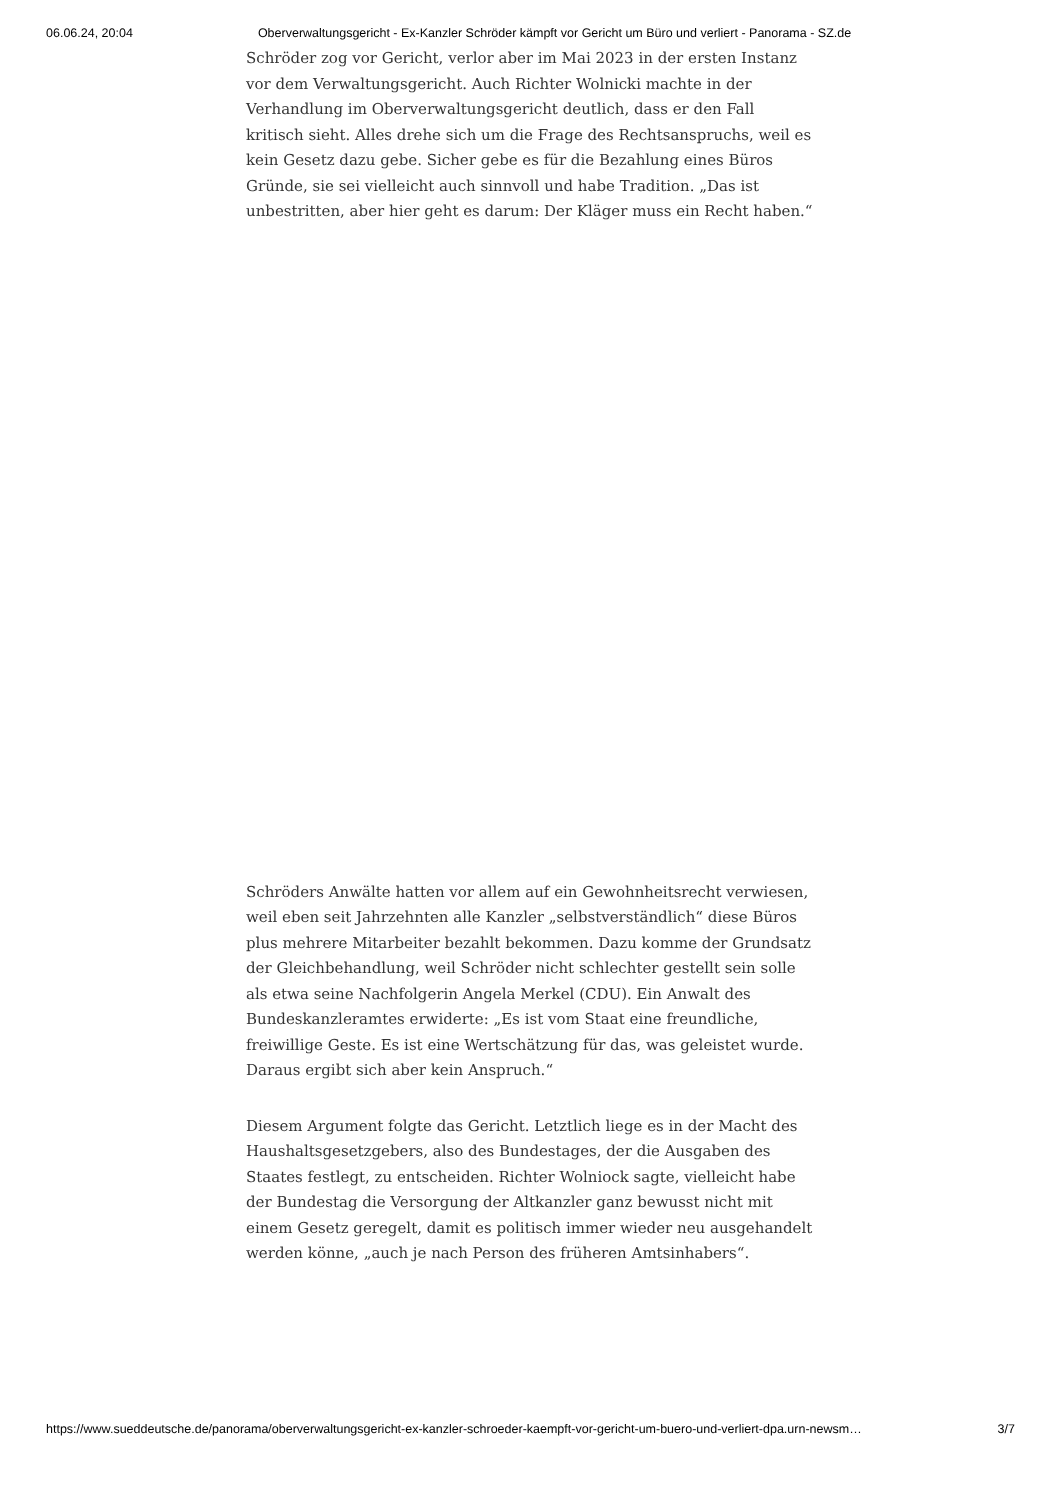06.06.24, 20:04 Oberverwaltungsgericht - Ex-Kanzler Schröder kämpft vor Gericht um Büro und verliert - Panorama - SZ.de
Schröder zog vor Gericht, verlor aber im Mai 2023 in der ersten Instanz vor dem Verwaltungsgericht. Auch Richter Wolnicki machte in der Verhandlung im Oberverwaltungsgericht deutlich, dass er den Fall kritisch sieht. Alles drehe sich um die Frage des Rechtsanspruchs, weil es kein Gesetz dazu gebe. Sicher gebe es für die Bezahlung eines Büros Gründe, sie sei vielleicht auch sinnvoll und habe Tradition. „Das ist unbestritten, aber hier geht es darum: Der Kläger muss ein Recht haben.“
Schröders Anwälte hatten vor allem auf ein Gewohnheitsrecht verwiesen, weil eben seit Jahrzehnten alle Kanzler „selbstverständlich“ diese Büros plus mehrere Mitarbeiter bezahlt bekommen. Dazu komme der Grundsatz der Gleichbehandlung, weil Schröder nicht schlechter gestellt sein solle als etwa seine Nachfolgerin Angela Merkel (CDU). Ein Anwalt des Bundeskanz­leramtes erwiderte: „Es ist vom Staat eine freundliche, freiwillige Geste. Es ist eine Wertschätzung für das, was geleistet wurde. Daraus ergibt sich aber kein Anspruch.“
Diesem Argument folgte das Gericht. Letztlich liege es in der Macht des Haushaltsgesetzgebers, also des Bundestages, der die Ausgaben des Staates festlegt, zu entscheiden. Richter Wolniock sagte, vielleicht habe der Bundes­tag die Versorgung der Altkanzler ganz bewusst nicht mit einem Gesetz ge­regelt, damit es politisch immer wieder neu ausgehandelt werden könne, „auch je nach Person des früheren Amtsinhabers“.
https://www.sueddeutsche.de/panorama/oberverwaltungsgericht-ex-kanzler-schroeder-kaempft-vor-gericht-um-buero-und-verliert-dpa.urn-newsm… 3/7